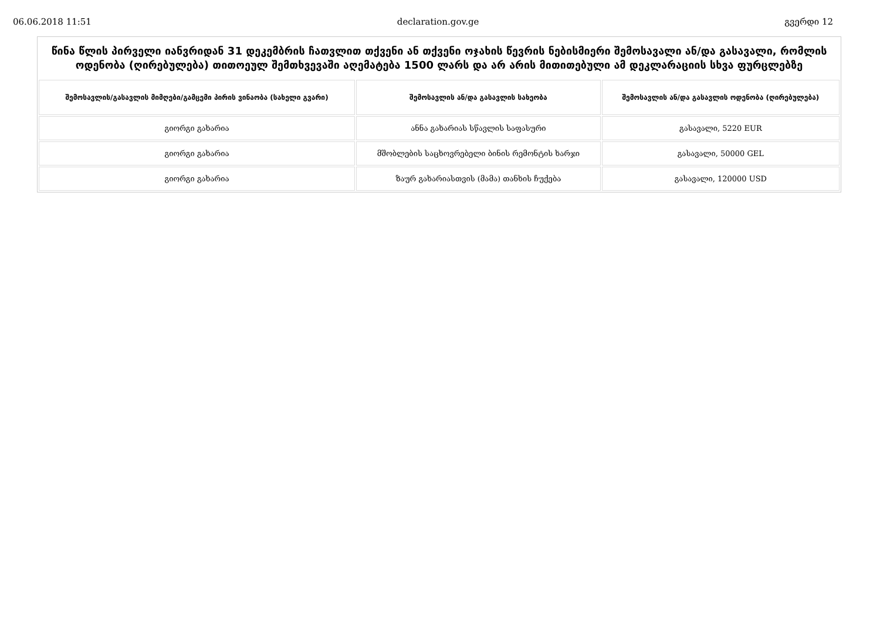06.06.2018 11:51 declaration.gov.ge გვერდი 12
წინა წლის პირველი იანვრიდან 31 დეკემბრის ჩათვლით თქვენი ან თქვენი ოჯახის წევრის ნებისმიერი შემოსავალი ან/და გასავალი, რომლის ოდენობა (ღირებულება) თითოეულ შემთხვევაში აღემატება 1500 ლარს და არ არის მითითებული ამ დეკლარაციის სხვა ფურცლებზე
| შემოსავლის/გასავლის მიმღები/გამცემი პირის ვინაობა (სახელი გვარი) | შემოსავლის ან/და გასავლის სახეობა | შემოსავლის ან/და გასავლის ოდენობა (ღირებულება) |
| --- | --- | --- |
| გიორგი გახარია | ანნა გახარიას სწავლის საფასური | გასავალი, 5220 EUR |
| გიორგი გახარია | მშობლების საცხოვრებელი ბინის რემონტის ხარჯი | გასავალი, 50000 GEL |
| გიორგი გახარია | ზაურ გახარიასთვის (მამა) თანხის ჩუქება | გასავალი, 120000 USD |